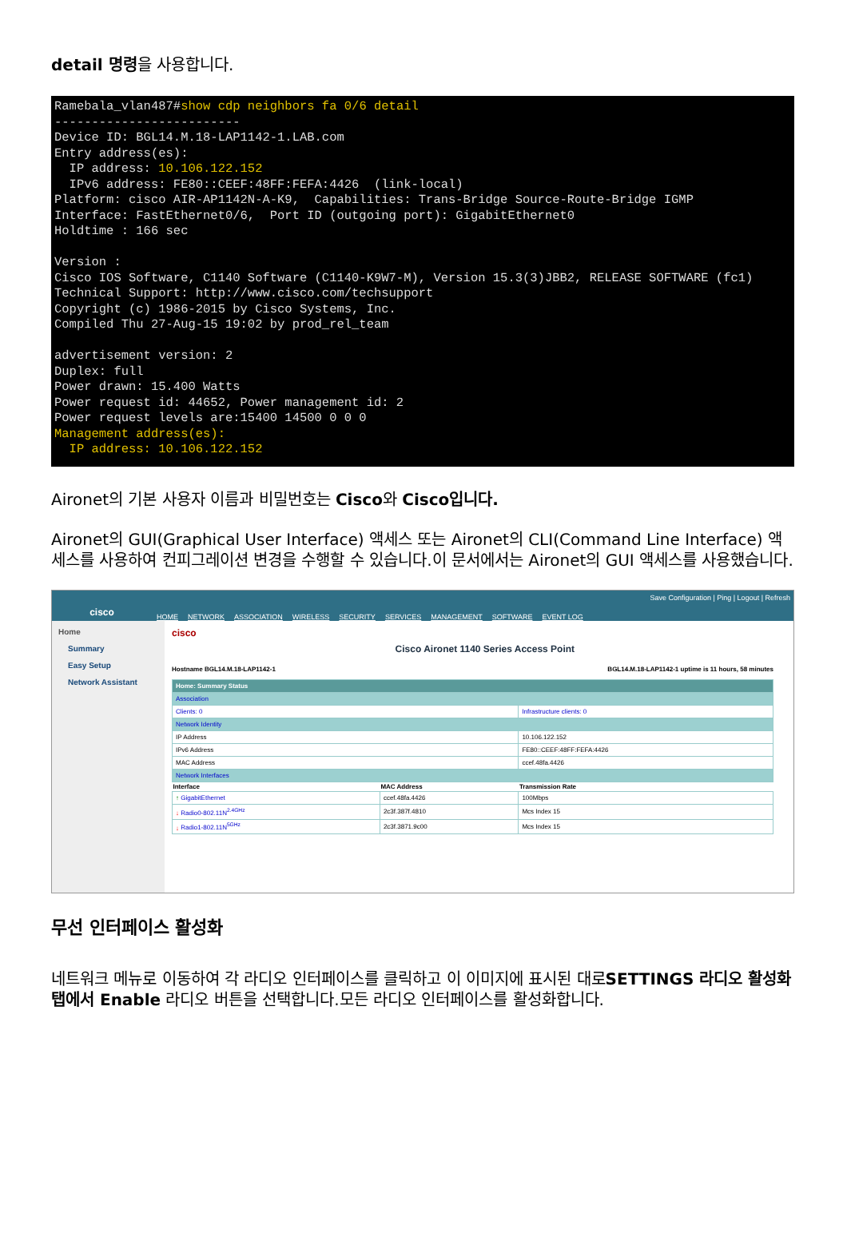detail 명령을 사용합니다.
Ramebala_vlan487#show cdp neighbors fa 0/6 detail ------------------------- Device ID: BGL14.M.18-LAP1142-1.LAB.com Entry address(es): IP address: 10.106.122.152 IPv6 address: FE80::CEEF:48FF:FEFA:4426 (link-local) Platform: cisco AIR-AP1142N-A-K9, Capabilities: Trans-Bridge Source-Route-Bridge IGMP Interface: FastEthernet0/6, Port ID (outgoing port): GigabitEthernet0 Holdtime : 166 sec Version : Cisco IOS Software, C1140 Software (C1140-K9W7-M), Version 15.3(3)JBB2, RELEASE SOFTWARE (fc1) Technical Support: http://www.cisco.com/techsupport Copyright (c) 1986-2015 by Cisco Systems, Inc. Compiled Thu 27-Aug-15 19:02 by prod_rel_team advertisement version: 2 Duplex: full Power drawn: 15.400 Watts Power request id: 44652, Power management id: 2 Power request levels are:15400 14500 0 0 0 Management address(es): IP address: 10.106.122.152
Aironet의 기본 사용자 이름과 비밀번호는 Cisco와 Cisco입니다.
Aironet의 GUI(Graphical User Interface) 액세스 또는 Aironet의 CLI(Command Line Interface) 액세스를 사용하여 컨피그레이션 변경을 수행할 수 있습니다.이 문서에서는 Aironet의 GUI 액세스를 사용했습니다.
cisco
HOME NETWORK ASSOCIATION WIRELESS SECURITY SERVICES MANAGEMENT SOFTWARE EVENT LOG
Save Configuration | Ping | Logout | Refresh
Home
Summary
Easy Setup
Network Assistant
cisco Cisco Aironet 1140 Series Access Point
Hostname BGL14.M.18-LAP1142-1 BGL14.M.18-LAP1142-1 uptime is 11 hours, 58 minutes
| Home: Summary Status | | |
| Association | | |
| Clients: 0 | | Infrastructure clients: 0 |
| Network Identity | | |
| IP Address | | 10.106.122.152 |
| IPv6 Address | | FE80::CEEF:48FF:FEFA:4426 |
| MAC Address | | ccef.48fa.4426 |
| Network Interfaces | | |
| Interface | MAC Address | Transmission Rate |
| ↑ GigabitEthernet | ccef.48fa.4426 | 100Mbps |
| ↓ Radio0-802.11N<sup>2.4GHz</sup> | 2c3f.387f.4810 | Mcs Index 15 |
| ↓ Radio1-802.11N<sup>5GHz</sup> | 2c3f.3871.9c00 | Mcs Index 15 |
무선 인터페이스 활성화
네트워크 메뉴로 이동하여 각 라디오 인터페이스를 클릭하고 이 이미지에 표시된 대로SETTINGS 라디오 활성화 탭에서 Enable 라디오 버튼을 선택합니다.모든 라디오 인터페이스를 활성화합니다.